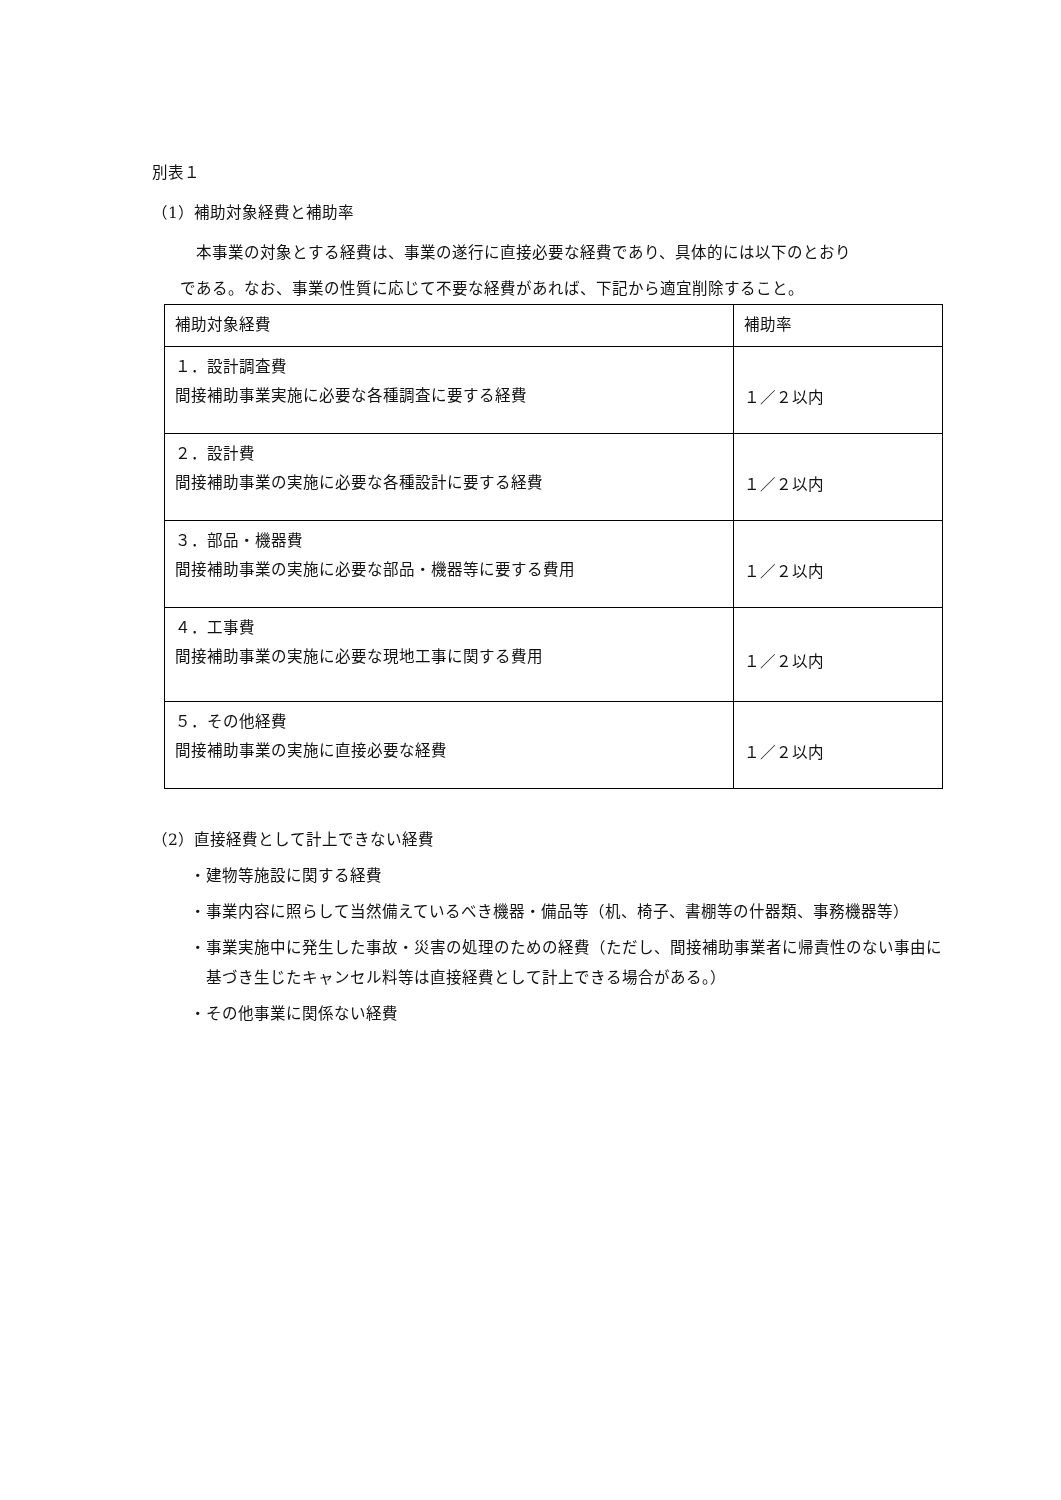別表１
（1）補助対象経費と補助率
本事業の対象とする経費は、事業の遂行に直接必要な経費であり、具体的には以下のとおり
である。なお、事業の性質に応じて不要な経費があれば、下記から適宜削除すること。
| 補助対象経費 | 補助率 |
| --- | --- |
| １．設計調査費 間接補助事業実施に必要な各種調査に要する経費 | １／２以内 |
| ２．設計費 間接補助事業の実施に必要な各種設計に要する経費 | １／２以内 |
| ３．部品・機器費 間接補助事業の実施に必要な部品・機器等に要する費用 | １／２以内 |
| ４．工事費 間接補助事業の実施に必要な現地工事に関する費用 | １／２以内 |
| ５．その他経費 間接補助事業の実施に直接必要な経費 | １／２以内 |
（2）直接経費として計上できない経費
・建物等施設に関する経費
・事業内容に照らして当然備えているべき機器・備品等（机、椅子、書棚等の什器類、事務機器等）
・事業実施中に発生した事故・災害の処理のための経費（ただし、間接補助事業者に帰責性のない事由に基づき生じたキャンセル料等は直接経費として計上できる場合がある。）
・その他事業に関係ない経費